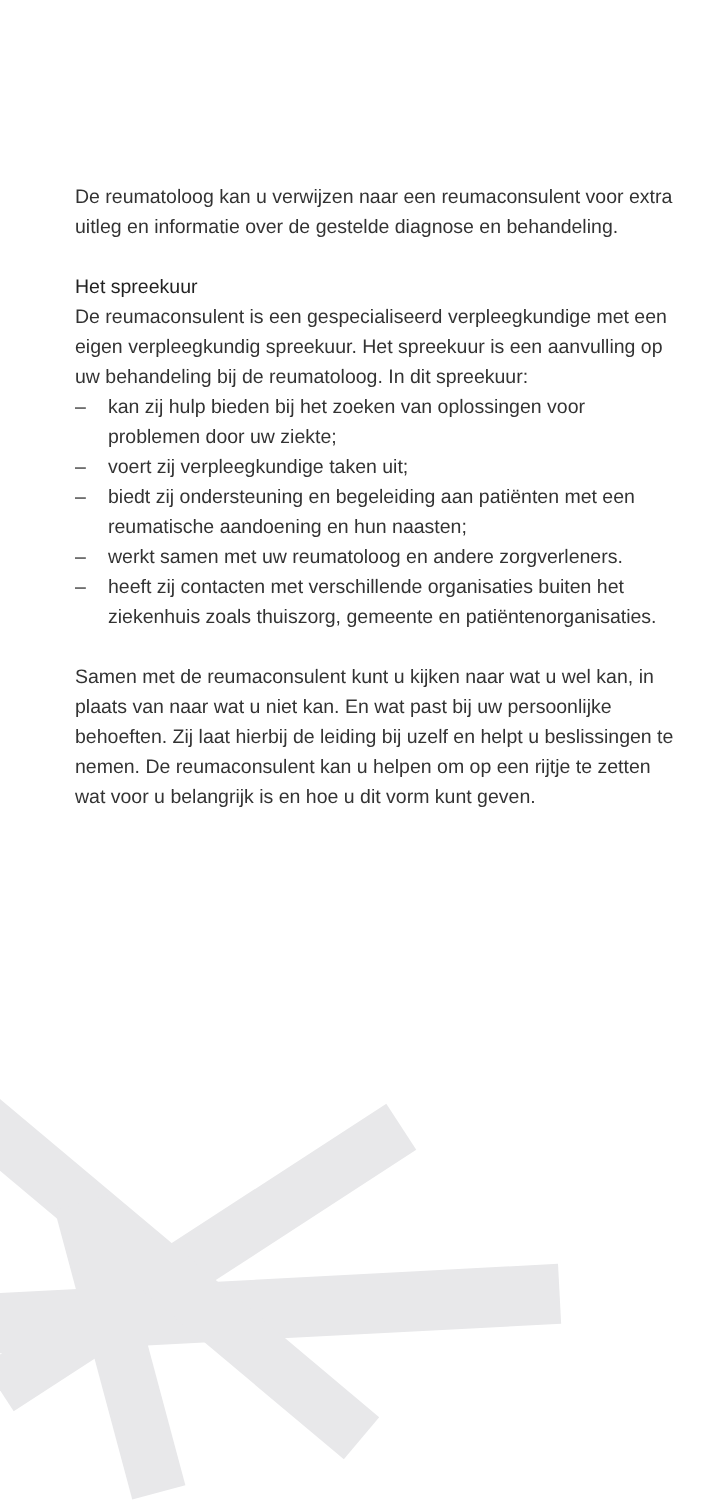De reumatoloog kan u verwijzen naar een reumaconsulent voor extra uitleg en informatie over de gestelde diagnose en behandeling.
Het spreekuur
De reumaconsulent is een gespecialiseerd verpleegkundige met een eigen verpleegkundig spreekuur. Het spreekuur is een aanvulling op uw behandeling bij de reumatoloog. In dit spreekuur:
– kan zij hulp bieden bij het zoeken van oplossingen voor problemen door uw ziekte;
– voert zij verpleegkundige taken uit;
– biedt zij ondersteuning en begeleiding aan patiënten met een reumatische aandoening en hun naasten;
– werkt samen met uw reumatoloog en andere zorgverleners.
– heeft zij contacten met verschillende organisaties buiten het ziekenhuis zoals thuiszorg, gemeente en patiëntenorganisaties.
Samen met de reumaconsulent kunt u kijken naar wat u wel kan, in plaats van naar wat u niet kan. En wat past bij uw persoonlijke behoeften. Zij laat hierbij de leiding bij uzelf en helpt u beslissingen te nemen. De reumaconsulent kan u helpen om op een rijtje te zetten wat voor u belangrijk is en hoe u dit vorm kunt geven.